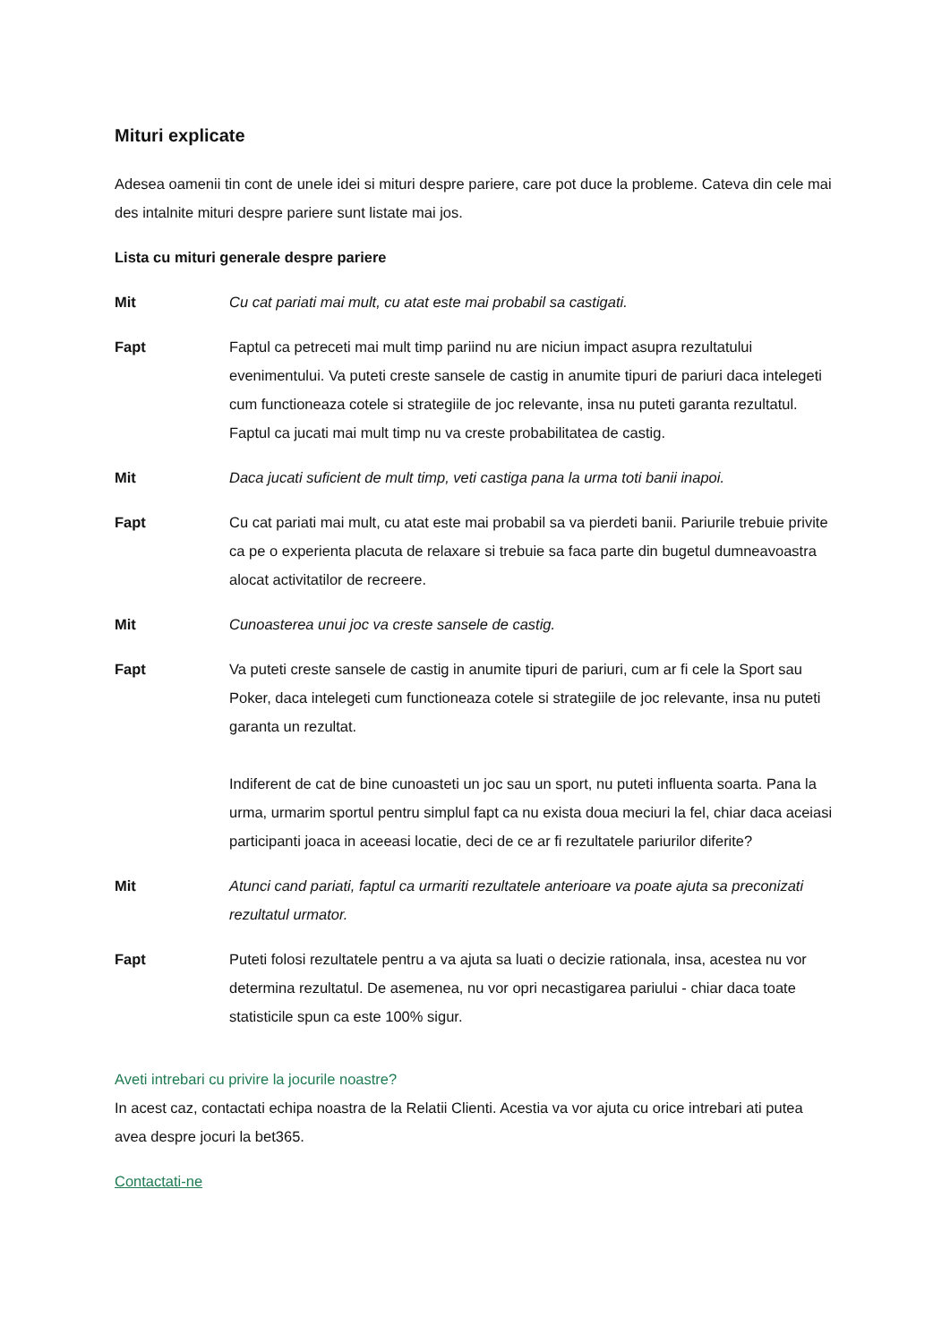Mituri explicate
Adesea oamenii tin cont de unele idei si mituri despre pariere, care pot duce la probleme. Cateva din cele mai des intalnite mituri despre pariere sunt listate mai jos.
Lista cu mituri generale despre pariere
Mit Cu cat pariati mai mult, cu atat este mai probabil sa castigati.
Fapt Faptul ca petreceti mai mult timp pariind nu are niciun impact asupra rezultatului evenimentului. Va puteti creste sansele de castig in anumite tipuri de pariuri daca intelegeti cum functioneaza cotele si strategiile de joc relevante, insa nu puteti garanta rezultatul. Faptul ca jucati mai mult timp nu va creste probabilitatea de castig.
Mit Daca jucati suficient de mult timp, veti castiga pana la urma toti banii inapoi.
Fapt Cu cat pariati mai mult, cu atat este mai probabil sa va pierdeti banii. Pariurile trebuie privite ca pe o experienta placuta de relaxare si trebuie sa faca parte din bugetul dumneavoastra alocat activitatilor de recreere.
Mit Cunoasterea unui joc va creste sansele de castig.
Fapt Va puteti creste sansele de castig in anumite tipuri de pariuri, cum ar fi cele la Sport sau Poker, daca intelegeti cum functioneaza cotele si strategiile de joc relevante, insa nu puteti garanta un rezultat.
Indiferent de cat de bine cunoasteti un joc sau un sport, nu puteti influenta soarta. Pana la urma, urmarim sportul pentru simplul fapt ca nu exista doua meciuri la fel, chiar daca aceiasi participanti joaca in aceeasi locatie, deci de ce ar fi rezultatele pariurilor diferite?
Mit Atunci cand pariati, faptul ca urmariti rezultatele anterioare va poate ajuta sa preconizati rezultatul urmator.
Fapt Puteti folosi rezultatele pentru a va ajuta sa luati o decizie rationala, insa, acestea nu vor determina rezultatul. De asemenea, nu vor opri necastigarea pariului - chiar daca toate statisticile spun ca este 100% sigur.
Aveti intrebari cu privire la jocurile noastre?
In acest caz, contactati echipa noastra de la Relatii Clienti. Acestia va vor ajuta cu orice intrebari ati putea avea despre jocuri la bet365.
Contactati-ne